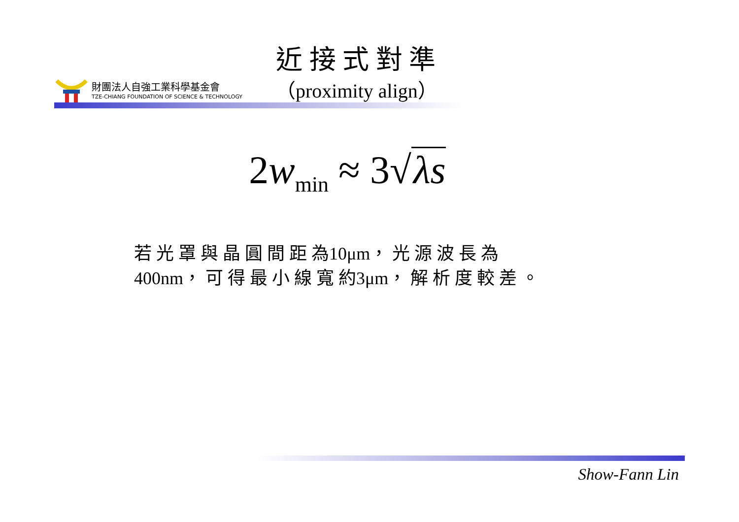財團法人自強工業科學基金會
TZE-CHIANG FOUNDATION OF SCIENCE & TECHNOLOGY
近 接 式 對 準
（proximity align）
2w<sub>min</sub> ≈ 3√ λs
若 光 罩 與 晶 圓 間 距 為10μm， 光 源 波 長 為
400nm， 可 得 最 小 線 寬 約3μm， 解 析 度 較 差 。
Show-Fann Lin